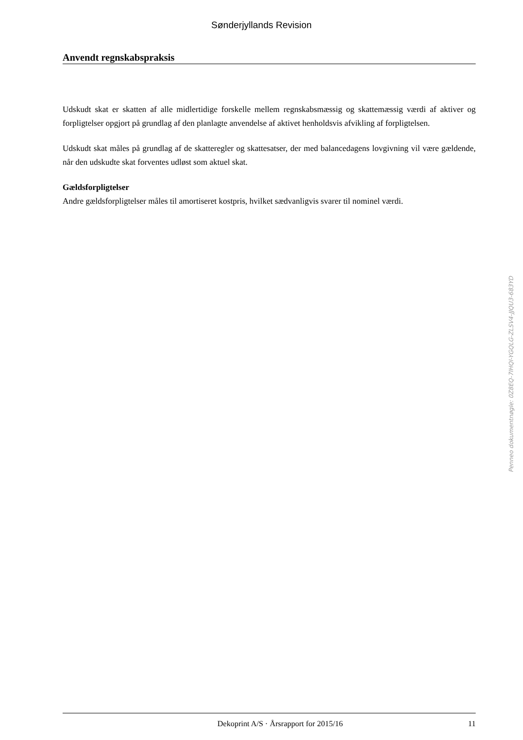Sønderjyllands Revision
Anvendt regnskabspraksis
Udskudt skat er skatten af alle midlertidige forskelle mellem regnskabsmæssig og skattemæssig værdi af aktiver og forpligtelser opgjort på grundlag af den planlagte anvendelse af aktivet henholdsvis afvikling af forpligtelsen.
Udskudt skat måles på grundlag af de skatteregler og skattesatser, der med balancedagens lovgivning vil være gældende, når den udskudte skat forventes udløst som aktuel skat.
Gældsforpligtelser
Andre gældsforpligtelser måles til amortiseret kostpris, hvilket sædvanligvis svarer til nominel værdi.
Penneo dokumentnøgle: 0Z8EQ-7IHQI-YGQLG-ZLSV4-JJQU3-683YD
Dekoprint A/S · Årsrapport for 2015/16 11